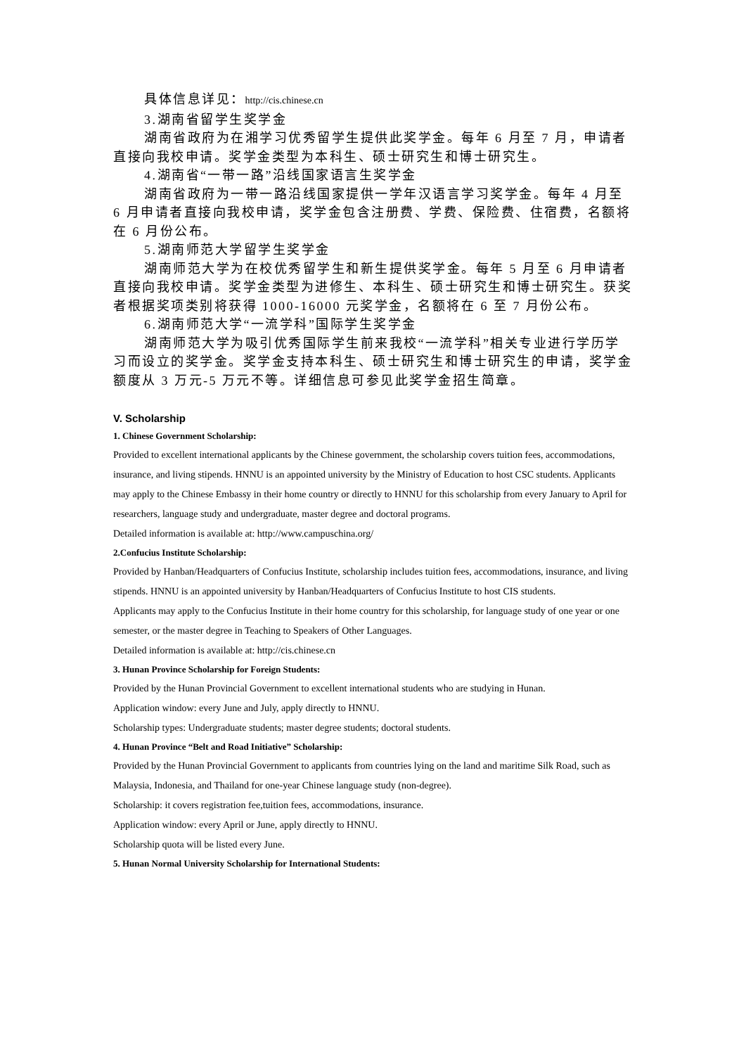具体信息详见：http://cis.chinese.cn
3.湖南省留学生奖学金
湖南省政府为在湘学习优秀留学生提供此奖学金。每年 6 月至 7 月，申请者直接向我校申请。奖学金类型为本科生、硕士研究生和博士研究生。
4.湖南省“一带一路”沿线国家语言生奖学金
湖南省政府为一带一路沿线国家提供一学年汉语言学习奖学金。每年 4 月至 6 月申请者直接向我校申请，奖学金包含注册费、学费、保险费、住宿费，名额将在 6 月份公布。
5.湖南师范大学留学生奖学金
湖南师范大学为在校优秀留学生和新生提供奖学金。每年 5 月至 6 月申请者直接向我校申请。奖学金类型为进修生、本科生、硕士研究生和博士研究生。获奖者根据奖项类别将获得 1000-16000 元奖学金，名额将在 6 至 7 月份公布。
6.湖南师范大学“一流学科”国际学生奖学金
湖南师范大学为吸引优秀国际学生前来我校“一流学科”相关专业进行学历学习而设立的奖学金。奖学金支持本科生、硕士研究生和博士研究生的申请，奖学金额度从 3 万元-5 万元不等。详细信息可参见此奖学金招生简章。
V. Scholarship
1. Chinese Government Scholarship:
Provided to excellent international applicants by the Chinese government, the scholarship covers tuition fees, accommodations, insurance, and living stipends. HNNU is an appointed university by the Ministry of Education to host CSC students. Applicants may apply to the Chinese Embassy in their home country or directly to HNNU for this scholarship from every January to April for researchers, language study and undergraduate, master degree and doctoral programs.
Detailed information is available at: http://www.campuschina.org/
2.Confucius Institute Scholarship:
Provided by Hanban/Headquarters of Confucius Institute, scholarship includes tuition fees, accommodations, insurance, and living stipends. HNNU is an appointed university by Hanban/Headquarters of Confucius Institute to host CIS students.
Applicants may apply to the Confucius Institute in their home country for this scholarship, for language study of one year or one semester, or the master degree in Teaching to Speakers of Other Languages.
Detailed information is available at: http://cis.chinese.cn
3. Hunan Province Scholarship for Foreign Students:
Provided by the Hunan Provincial Government to excellent international students who are studying in Hunan.
Application window: every June and July, apply directly to HNNU.
Scholarship types: Undergraduate students; master degree students; doctoral students.
4. Hunan Province “Belt and Road Initiative” Scholarship:
Provided by the Hunan Provincial Government to applicants from countries lying on the land and maritime Silk Road, such as Malaysia, Indonesia, and Thailand for one-year Chinese language study (non-degree).
Scholarship: it covers registration fee,tuition fees, accommodations, insurance.
Application window: every April or June, apply directly to HNNU.
Scholarship quota will be listed every June.
5. Hunan Normal University Scholarship for International Students: